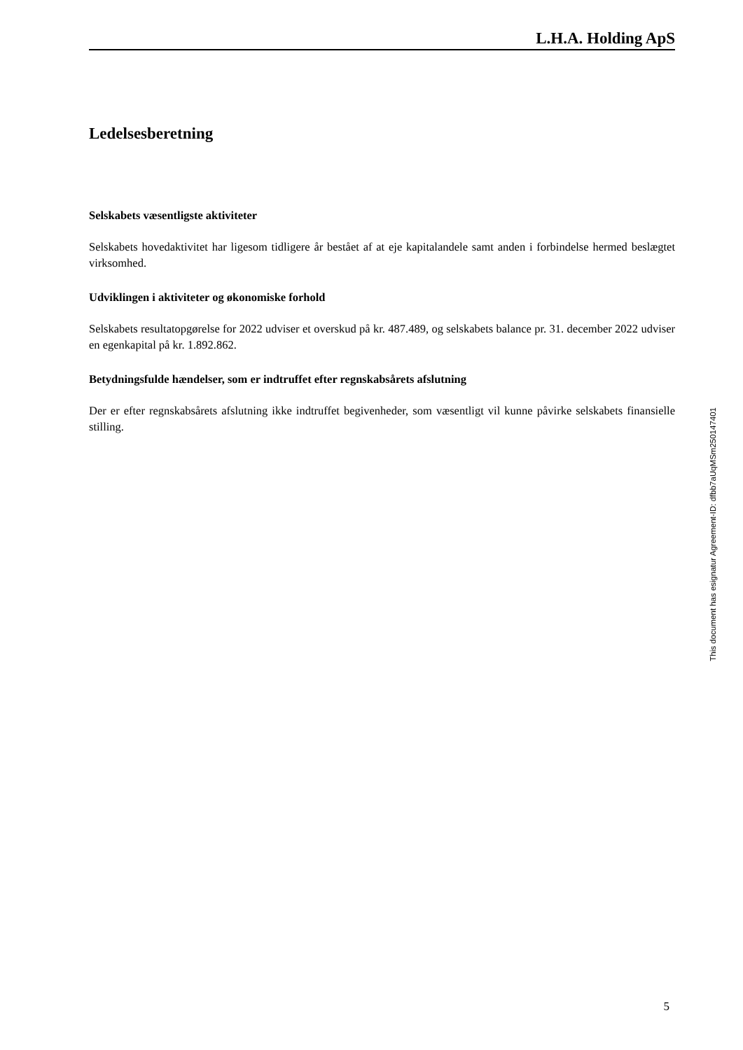L.H.A. Holding ApS
Ledelsesberetning
Selskabets væsentligste aktiviteter
Selskabets hovedaktivitet har ligesom tidligere år bestået af at eje kapitalandele samt anden i forbindelse hermed beslægtet virksomhed.
Udviklingen i aktiviteter og økonomiske forhold
Selskabets resultatopgørelse for 2022 udviser et overskud på kr. 487.489, og selskabets balance pr. 31. december 2022 udviser en egenkapital på kr. 1.892.862.
Betydningsfulde hændelser, som er indtruffet efter regnskabsårets afslutning
Der er efter regnskabsårets afslutning ikke indtruffet begivenheder, som væsentligt vil kunne påvirke selskabets finansielle stilling.
5
This document has esignatur Agreement-ID: dfbb7aUqMSm250147401